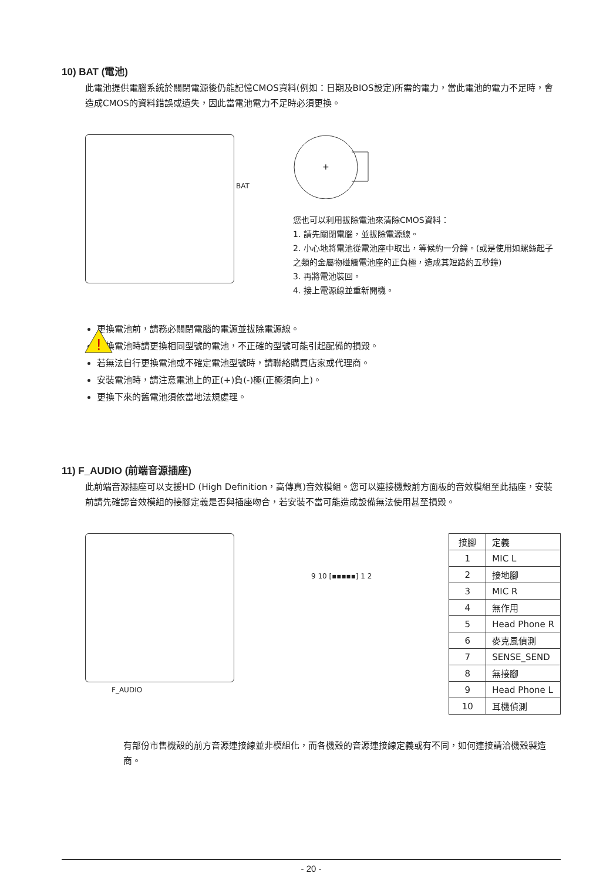10) BAT (電池)
此電池提供電腦系統於關閉電源後仍能記憶CMOS資料(例如：日期及BIOS設定)所需的電力，當此電池的電力不足時，會造成CMOS的資料錯誤或遺失，因此當電池電力不足時必須更換。
BAT
+
您也可以利用拔除電池來清除CMOS資料：
1. 請先關閉電腦，並拔除電源線。
2. 小心地將電池從電池座中取出，等候約一分鐘。(或是使用如螺絲起子之類的金屬物碰觸電池座的正負極，造成其短路約五秒鐘)
3. 再將電池裝回。
4. 接上電源線並重新開機。
!
更換電池前，請務必關閉電腦的電源並拔除電源線。
更換電池時請更換相同型號的電池，不正確的型號可能引起配備的損毀。
若無法自行更換電池或不確定電池型號時，請聯絡購買店家或代理商。
安裝電池時，請注意電池上的正(+)負(-)極(正極須向上)。
更換下來的舊電池須依當地法規處理。
11) F_AUDIO (前端音源插座)
此前端音源插座可以支援HD (High Definition，高傳真)音效模組。您可以連接機殼前方面板的音效模組至此插座，安裝前請先確認音效模組的接腳定義是否與插座吻合，若安裝不當可能造成設備無法使用甚至損毀。
F_AUDIO
9 10 [▪▪▪▪▪] 1 2
| 接腳 | 定義 |
| --- | --- |
| 1 | MIC L |
| 2 | 接地腳 |
| 3 | MIC R |
| 4 | 無作用 |
| 5 | Head Phone R |
| 6 | 麥克風偵測 |
| 7 | SENSE_SEND |
| 8 | 無接腳 |
| 9 | Head Phone L |
| 10 | 耳機偵測 |
有部份市售機殼的前方音源連接線並非模組化，而各機殼的音源連接線定義或有不同，如何連接請洽機殼製造商。
- 20 -